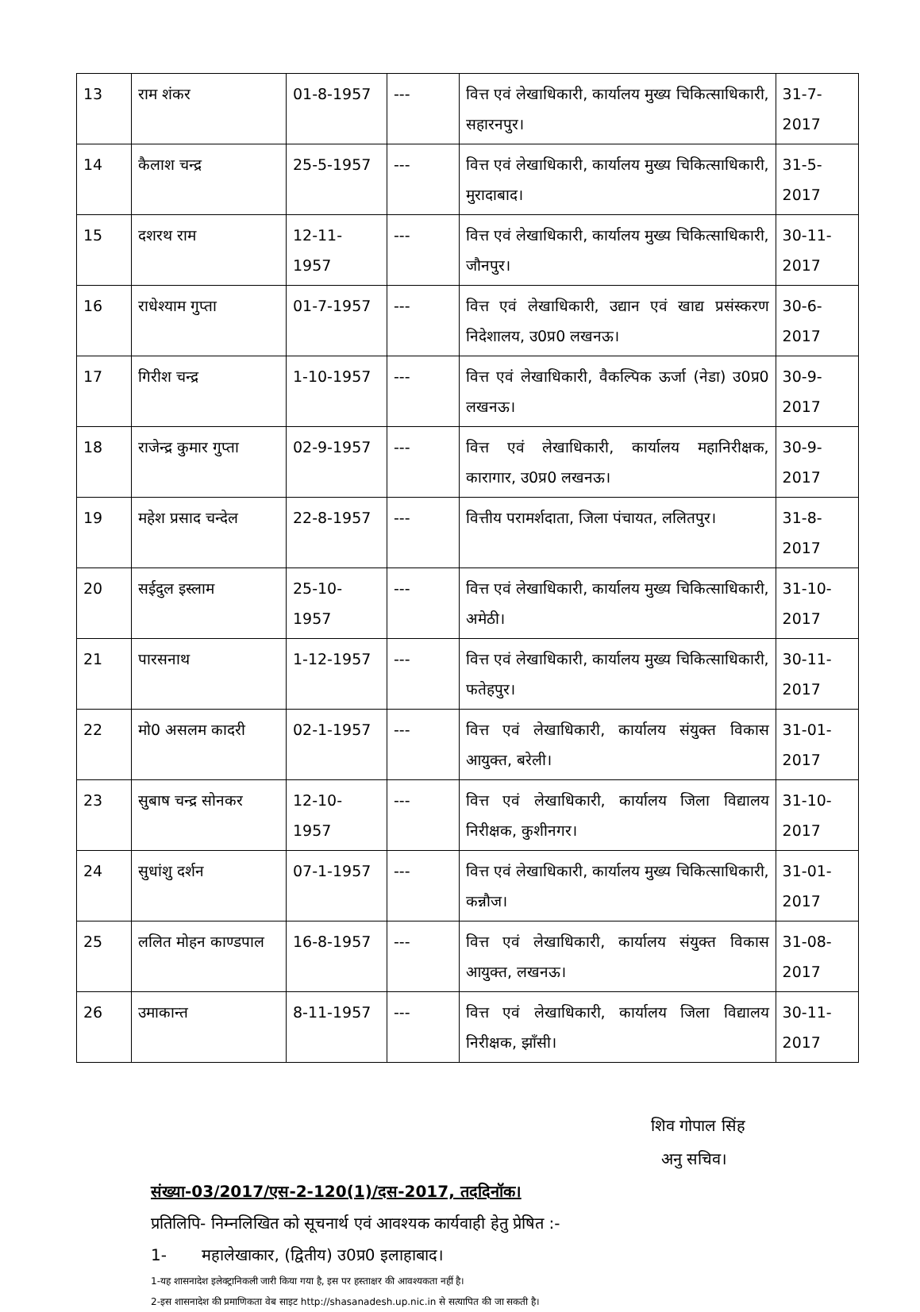| 13 | राम शंकर | 01-8-1957 | --- | वित्त एवं लेखाधिकारी, कार्यालय मुख्य चिकित्साधिकारी, सहारनपुर। | 31-7-2017 |
| 14 | कैलाश चन्द्र | 25-5-1957 | --- | वित्त एवं लेखाधिकारी, कार्यालय मुख्य चिकित्साधिकारी, मुरादाबाद। | 31-5-2017 |
| 15 | दशरथ राम | 12-11-1957 | --- | वित्त एवं लेखाधिकारी, कार्यालय मुख्य चिकित्साधिकारी, जौनपुर। | 30-11-2017 |
| 16 | राधेश्याम गुप्ता | 01-7-1957 | --- | वित्त एवं लेखाधिकारी, उद्यान एवं खाद्य प्रसंस्करण निदेशालय, उ0प्र0 लखनऊ। | 30-6-2017 |
| 17 | गिरीश चन्द्र | 1-10-1957 | --- | वित्त एवं लेखाधिकारी, वैकल्पिक ऊर्जा (नेडा) उ0प्र0 लखनऊ। | 30-9-2017 |
| 18 | राजेन्द्र कुमार गुप्ता | 02-9-1957 | --- | वित्त एवं लेखाधिकारी, कार्यालय महानिरीक्षक, कारागार, उ0प्र0 लखनऊ। | 30-9-2017 |
| 19 | महेश प्रसाद चन्देल | 22-8-1957 | --- | वित्तीय परामर्शदाता, जिला पंचायत, ललितपुर। | 31-8-2017 |
| 20 | सईदुल इस्लाम | 25-10-1957 | --- | वित्त एवं लेखाधिकारी, कार्यालय मुख्य चिकित्साधिकारी, अमेठी। | 31-10-2017 |
| 21 | पारसनाथ | 1-12-1957 | --- | वित्त एवं लेखाधिकारी, कार्यालय मुख्य चिकित्साधिकारी, फतेहपुर। | 30-11-2017 |
| 22 | मो0 असलम कादरी | 02-1-1957 | --- | वित्त एवं लेखाधिकारी, कार्यालय संयुक्त विकास आयुक्त, बरेली। | 31-01-2017 |
| 23 | सुबाष चन्द्र सोनकर | 12-10-1957 | --- | वित्त एवं लेखाधिकारी, कार्यालय जिला विद्यालय निरीक्षक, कुशीनगर। | 31-10-2017 |
| 24 | सुधांशु दर्शन | 07-1-1957 | --- | वित्त एवं लेखाधिकारी, कार्यालय मुख्य चिकित्साधिकारी, कन्नौज। | 31-01-2017 |
| 25 | ललित मोहन काण्डपाल | 16-8-1957 | --- | वित्त एवं लेखाधिकारी, कार्यालय संयुक्त विकास आयुक्त, लखनऊ। | 31-08-2017 |
| 26 | उमाकान्त | 8-11-1957 | --- | वित्त एवं लेखाधिकारी, कार्यालय जिला विद्यालय निरीक्षक, झाँसी। | 30-11-2017 |
शिव गोपाल सिंह
अनु सचिव।
संख्या-03/2017/एस-2-120(1)/दस-2017, तददिनॉक।
प्रतिलिपि- निम्नलिखित को सूचनार्थ एवं आवश्यक कार्यवाही हेतु प्रेषित :-
1- महालेखाकार, (द्वितीय) उ0प्र0 इलाहाबाद।
1-यह शासनादेश इलेक्ट्रानिकली जारी किया गया है, इस पर हस्ताक्षर की आवश्यकता नहीं है।
2-इस शासनादेश की प्रमाणिकता वेब साइट http://shasanadesh.up.nic.in से सत्यापित की जा सकती है।